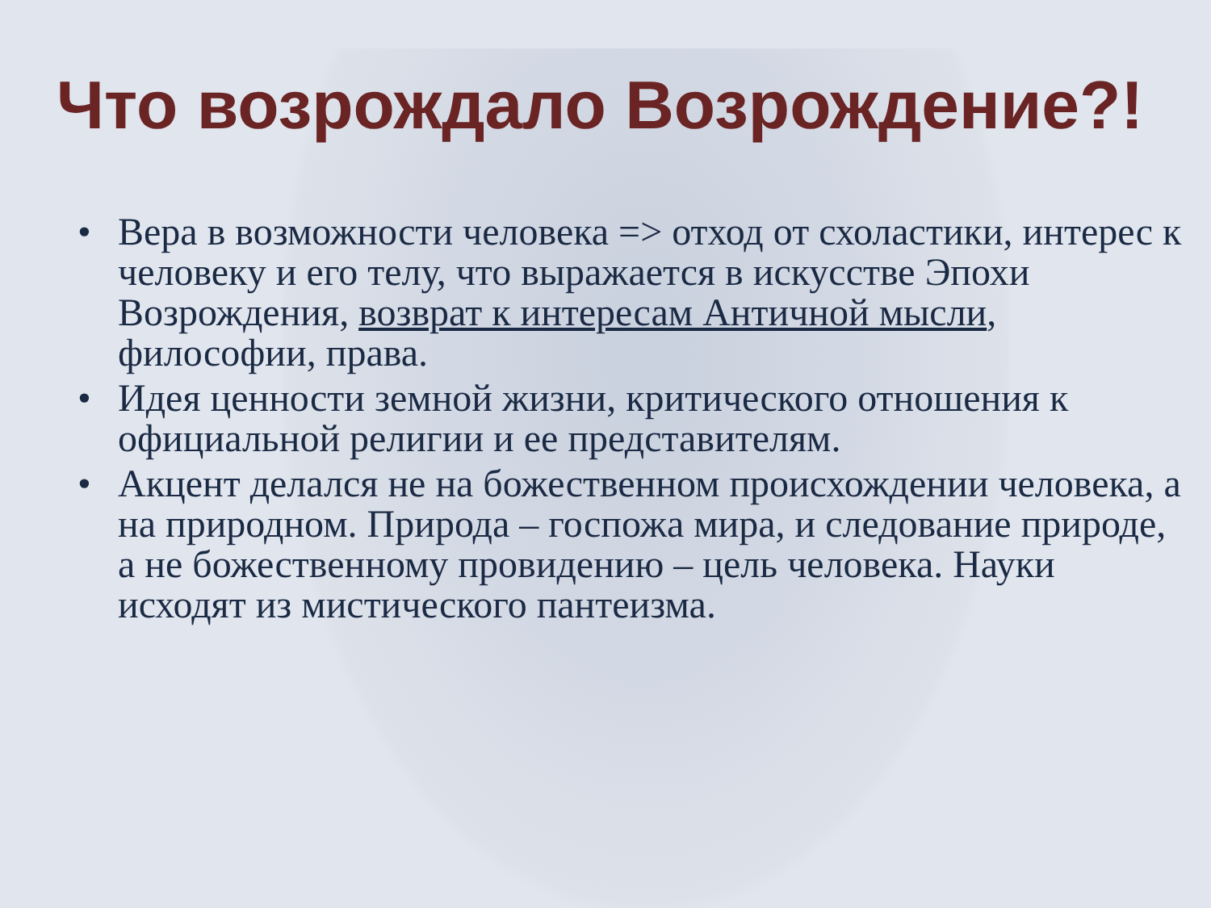Что возрождало Возрождение?!
• Вера в возможности человека => отход от схоластики, интерес к человеку и его телу, что выражается в искусстве Эпохи Возрождения, возврат к интересам Античной мысли, философии, права.
• Идея ценности земной жизни, критического отношения к официальной религии и ее представителям.
• Акцент делался не на божественном происхождении человека, а на природном. Природа – госпожа мира, и следование природе, а не божественному провидению – цель человека. Науки исходят из мистического пантеизма.